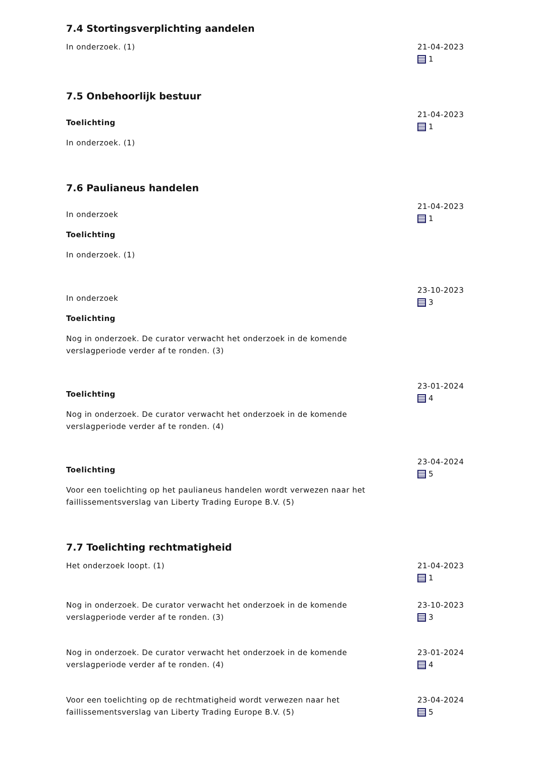7.4 Stortingsverplichting aandelen
In onderzoek. (1) 21-04-2023
1
7.5 Onbehoorlijk bestuur
Toelichting
In onderzoek. (1)
21-04-2023
1
7.6 Paulianeus handelen
In onderzoek
Toelichting
In onderzoek. (1)
21-04-2023
1
In onderzoek
Toelichting
Nog in onderzoek. De curator verwacht het onderzoek in de komende verslagperiode verder af te ronden. (3)
23-10-2023
3
Toelichting
Nog in onderzoek. De curator verwacht het onderzoek in de komende verslagperiode verder af te ronden. (4)
23-01-2024
4
Toelichting
Voor een toelichting op het paulianeus handelen wordt verwezen naar het faillissementsverslag van Liberty Trading Europe B.V. (5)
23-04-2024
5
7.7 Toelichting rechtmatigheid
Het onderzoek loopt. (1) 21-04-2023
1
Nog in onderzoek. De curator verwacht het onderzoek in de komende verslagperiode verder af te ronden. (3)
23-10-2023
3
Nog in onderzoek. De curator verwacht het onderzoek in de komende verslagperiode verder af te ronden. (4)
23-01-2024
4
Voor een toelichting op de rechtmatigheid wordt verwezen naar het faillissementsverslag van Liberty Trading Europe B.V. (5)
23-04-2024
5